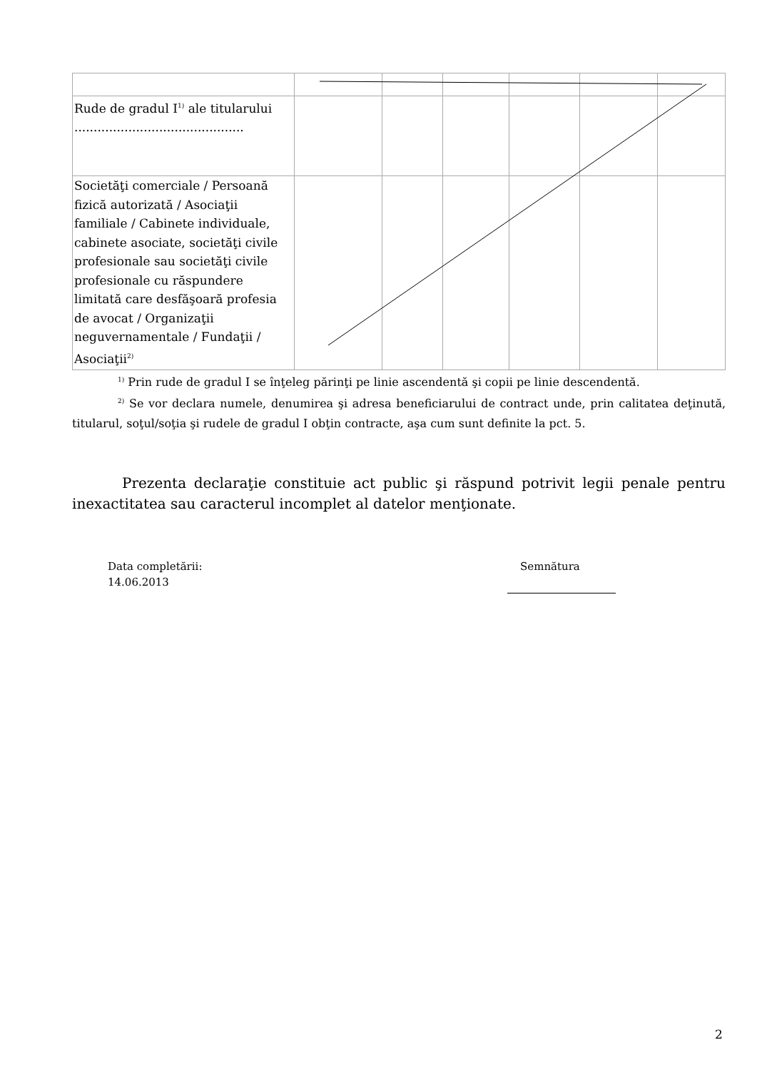| Rude de gradul I<sup>1)</sup> ale titularului ............................................ | | | | | | |
| Societăţi comerciale / Persoană fizică autorizată / Asociaţii familiale / Cabinete individuale, cabinete asociate, societăţi civile profesionale sau societăţi civile profesionale cu răspundere limitată care desfăşoară profesia de avocat / Organizaţii neguvernamentale / Fundaţii / Asociaţii<sup>2)</sup> | | | | | | |
<sup>1)</sup> Prin rude de gradul I se înţeleg părinţi pe linie ascendentă şi copii pe linie descendentă.
<sup>2)</sup> Se vor declara numele, denumirea şi adresa beneficiarului de contract unde, prin calitatea deţinută, titularul, soţul/soţia şi rudele de gradul I obţin contracte, aşa cum sunt definite la pct. 5.
Prezenta declaraţie constituie act public şi răspund potrivit legii penale pentru inexactitatea sau caracterul incomplet al datelor menţionate.
Data completării:
14.06.2013
Semnătura
2